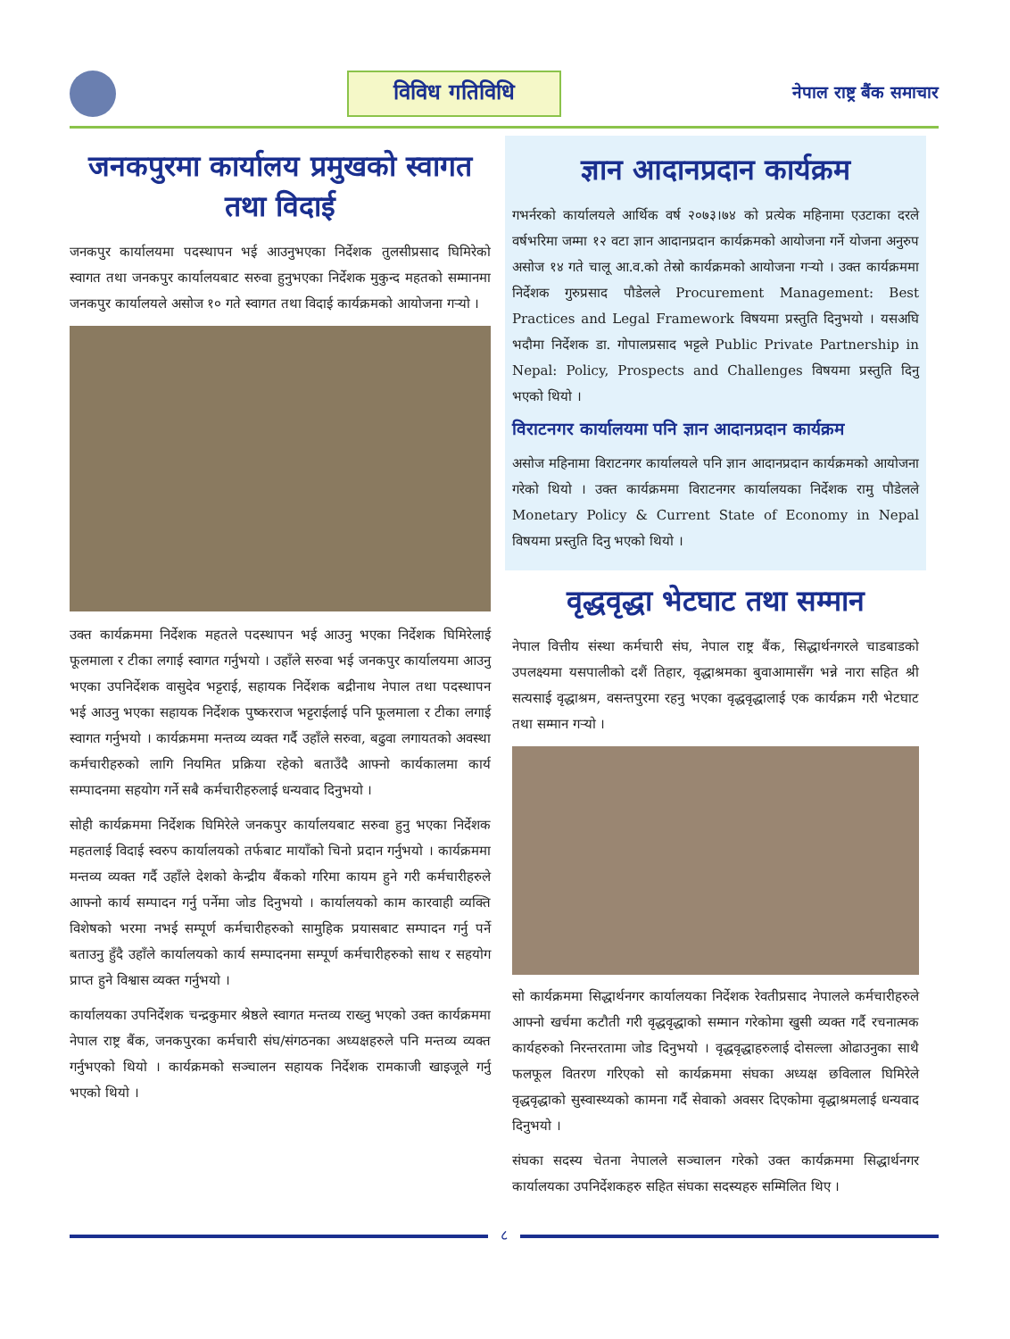विविध गतिविधि
नेपाल राष्ट्र बैंक समाचार
जनकपुरमा कार्यालय प्रमुखको स्वागत तथा विदाई
जनकपुर कार्यालयमा पदस्थापन भई आउनुभएका निर्देशक तुलसीप्रसाद घिमिरेको स्वागत तथा जनकपुर कार्यालयबाट सरुवा हुनुभएका निर्देशक मुकुन्द महतको सम्मानमा जनकपुर कार्यालयले असोज १० गते स्वागत तथा विदाई कार्यक्रमको आयोजना गर्‍यो ।
उक्त कार्यक्रममा निर्देशक महतले पदस्थापन भई आउनु भएका निर्देशक घिमिरेलाई फूलमाला र टीका लगाई स्वागत गर्नुभयो । उहाँले सरुवा भई जनकपुर कार्यालयमा आउनु भएका उपनिर्देशक वासुदेव भट्टराई, सहायक निर्देशक बद्रीनाथ नेपाल तथा पदस्थापन भई आउनु भएका सहायक निर्देशक पुष्करराज भट्टराईलाई पनि फूलमाला र टीका लगाई स्वागत गर्नुभयो । कार्यक्रममा मन्तव्य व्यक्त गर्दै उहाँले सरुवा, बढुवा लगायतको अवस्था कर्मचारीहरुको लागि नियमित प्रक्रिया रहेको बताउँदै आफ्नो कार्यकालमा कार्य सम्पादनमा सहयोग गर्ने सबै कर्मचारीहरुलाई धन्यवाद दिनुभयो ।
सोही कार्यक्रममा निर्देशक घिमिरेले जनकपुर कार्यालयबाट सरुवा हुनु भएका निर्देशक महतलाई विदाई स्वरुप कार्यालयको तर्फबाट मायाँको चिनो प्रदान गर्नुभयो । कार्यक्रममा मन्तव्य व्यक्त गर्दै उहाँले देशको केन्द्रीय बैंकको गरिमा कायम हुने गरी कर्मचारीहरुले आफ्नो कार्य सम्पादन गर्नु पर्नेमा जोड दिनुभयो । कार्यालयको काम कारवाही व्यक्ति विशेषको भरमा नभई सम्पूर्ण कर्मचारीहरुको सामुहिक प्रयासबाट सम्पादन गर्नु पर्ने बताउनु हुँदै उहाँले कार्यालयको कार्य सम्पादनमा सम्पूर्ण कर्मचारीहरुको साथ र सहयोग प्राप्त हुने विश्वास व्यक्त गर्नुभयो ।
कार्यालयका उपनिर्देशक चन्द्रकुमार श्रेष्ठले स्वागत मन्तव्य राख्नु भएको उक्त कार्यक्रममा नेपाल राष्ट्र बैंक, जनकपुरका कर्मचारी संघ/संगठनका अध्यक्षहरुले पनि मन्तव्य व्यक्त गर्नुभएको थियो । कार्यक्रमको सञ्चालन सहायक निर्देशक रामकाजी खाइजूले गर्नु भएको थियो ।
ज्ञान आदानप्रदान कार्यक्रम
गभर्नरको कार्यालयले आर्थिक वर्ष २०७३।७४ को प्रत्येक महिनामा एउटाका दरले वर्षभरिमा जम्मा १२ वटा ज्ञान आदानप्रदान कार्यक्रमको आयोजना गर्ने योजना अनुरुप असोज १४ गते चालू आ.व.को तेस्रो कार्यक्रमको आयोजना गर्‍यो । उक्त कार्यक्रममा निर्देशक गुरुप्रसाद पौडेलले Procurement Management: Best Practices and Legal Framework विषयमा प्रस्तुति दिनुभयो । यसअघि भदौमा निर्देशक डा. गोपालप्रसाद भट्टले Public Private Partnership in Nepal: Policy, Prospects and Challenges विषयमा प्रस्तुति दिनु भएको थियो ।
विराटनगर कार्यालयमा पनि ज्ञान आदानप्रदान कार्यक्रम
असोज महिनामा विराटनगर कार्यालयले पनि ज्ञान आदानप्रदान कार्यक्रमको आयोजना गरेको थियो । उक्त कार्यक्रममा विराटनगर कार्यालयका निर्देशक रामु पौडेलले Monetary Policy & Current State of Economy in Nepal विषयमा प्रस्तुति दिनु भएको थियो ।
वृद्धवृद्धा भेटघाट तथा सम्मान
नेपाल वित्तीय संस्था कर्मचारी संघ, नेपाल राष्ट्र बैंक, सिद्धार्थनगरले चाडबाडको उपलक्ष्यमा यसपालीको दशैं तिहार, वृद्धाश्रमका बुवाआमासँग भन्ने नारा सहित श्री सत्यसाई वृद्धाश्रम, वसन्तपुरमा रहनु भएका वृद्धवृद्धालाई एक कार्यक्रम गरी भेटघाट तथा सम्मान गर्‍यो ।
सो कार्यक्रममा सिद्धार्थनगर कार्यालयका निर्देशक रेवतीप्रसाद नेपालले कर्मचारीहरुले आफ्नो खर्चमा कटौती गरी वृद्धवृद्धाको सम्मान गरेकोमा खुसी व्यक्त गर्दै रचनात्मक कार्यहरुको निरन्तरतामा जोड दिनुभयो । वृद्धवृद्धाहरुलाई दोसल्ला ओढाउनुका साथै फलफूल वितरण गरिएको सो कार्यक्रममा संघका अध्यक्ष छविलाल घिमिरेले वृद्धवृद्धाको सुस्वास्थ्यको कामना गर्दै सेवाको अवसर दिएकोमा वृद्धाश्रमलाई धन्यवाद दिनुभयो ।
संघका सदस्य चेतना नेपालले सञ्चालन गरेको उक्त कार्यक्रममा सिद्धार्थनगर कार्यालयका उपनिर्देशकहरु सहित संघका सदस्यहरु सम्मिलित थिए ।
८